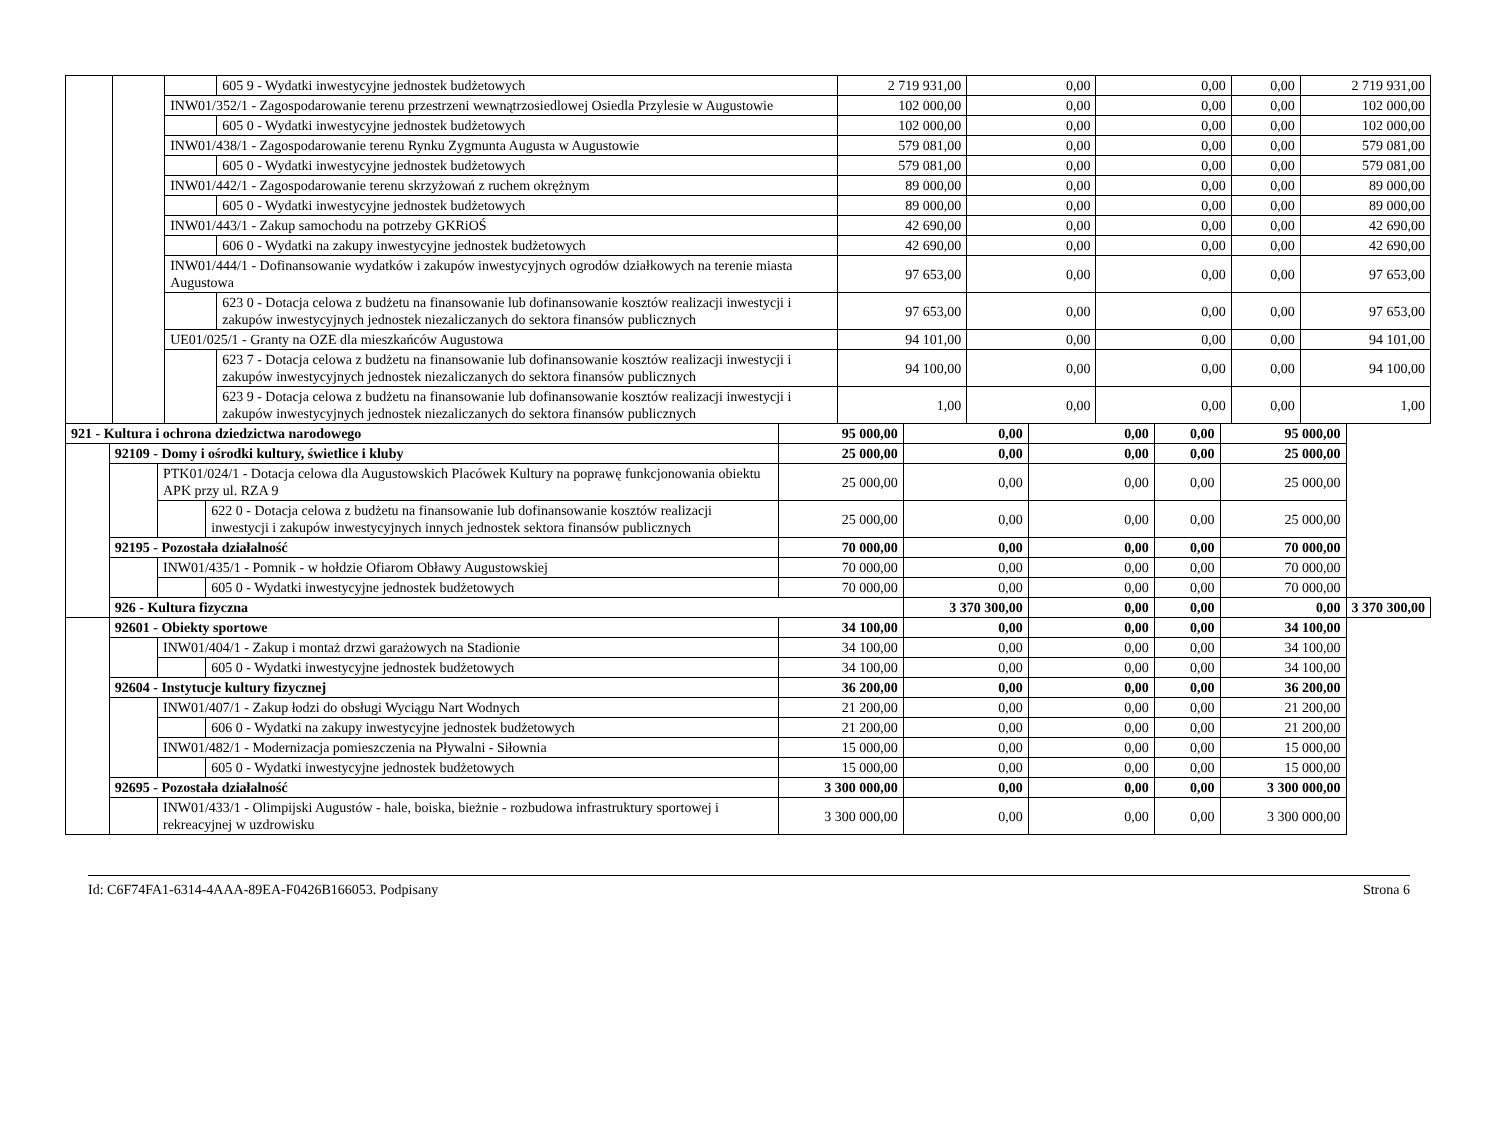| | | | 605 9 - Wydatki inwestycyjne jednostek budżetowych | 2 719 931,00 | 0,00 | 0,00 | 0,00 | 2 719 931,00 |
| | | INW01/352/1 - Zagospodarowanie terenu przestrzeni wewnątrzosiedlowej Osiedla Przylesie w Augustowie | | 102 000,00 | 0,00 | 0,00 | 0,00 | 102 000,00 |
| | | | 605 0 - Wydatki inwestycyjne jednostek budżetowych | 102 000,00 | 0,00 | 0,00 | 0,00 | 102 000,00 |
| | | INW01/438/1 - Zagospodarowanie terenu Rynku Zygmunta Augusta w Augustowie | | 579 081,00 | 0,00 | 0,00 | 0,00 | 579 081,00 |
| | | | 605 0 - Wydatki inwestycyjne jednostek budżetowych | 579 081,00 | 0,00 | 0,00 | 0,00 | 579 081,00 |
| | | INW01/442/1 - Zagospodarowanie terenu skrzyżowań z ruchem okrężnym | | 89 000,00 | 0,00 | 0,00 | 0,00 | 89 000,00 |
| | | | 605 0 - Wydatki inwestycyjne jednostek budżetowych | 89 000,00 | 0,00 | 0,00 | 0,00 | 89 000,00 |
| | | INW01/443/1 - Zakup samochodu na potrzeby GKRiOŚ | | 42 690,00 | 0,00 | 0,00 | 0,00 | 42 690,00 |
| | | | 606 0 - Wydatki na zakupy inwestycyjne jednostek budżetowych | 42 690,00 | 0,00 | 0,00 | 0,00 | 42 690,00 |
| | | INW01/444/1 - Dofinansowanie wydatków i zakupów inwestycyjnych ogrodów działkowych na terenie miasta Augustowa | | 97 653,00 | 0,00 | 0,00 | 0,00 | 97 653,00 |
| | | | 623 0 - Dotacja celowa z budżetu na finansowanie lub dofinansowanie kosztów realizacji inwestycji i zakupów inwestycyjnych jednostek niezaliczanych do sektora finansów publicznych | 97 653,00 | 0,00 | 0,00 | 0,00 | 97 653,00 |
| | | UE01/025/1 - Granty na OZE dla mieszkańców Augustowa | | 94 101,00 | 0,00 | 0,00 | 0,00 | 94 101,00 |
| | | | 623 7 - Dotacja celowa z budżetu na finansowanie lub dofinansowanie kosztów realizacji inwestycji i zakupów inwestycyjnych jednostek niezaliczanych do sektora finansów publicznych | 94 100,00 | 0,00 | 0,00 | 0,00 | 94 100,00 |
| | | | 623 9 - Dotacja celowa z budżetu na finansowanie lub dofinansowanie kosztów realizacji inwestycji i zakupów inwestycyjnych jednostek niezaliczanych do sektora finansów publicznych | 1,00 | 0,00 | 0,00 | 0,00 | 1,00 |
| 921 - Kultura i ochrona dziedzictwa narodowego | | | | 95 000,00 | 0,00 | 0,00 | 0,00 | 95 000,00 | |
| | 92109 - Domy i ośrodki kultury, świetlice i kluby | | | 25 000,00 | 0,00 | 0,00 | 0,00 | 25 000,00 | |
| | | PTK01/024/1 - Dotacja celowa dla Augustowskich Placówek Kultury na poprawę funkcjonowania obiektu APK przy ul. RZA 9 | | 25 000,00 | 0,00 | 0,00 | 0,00 | 25 000,00 | |
| | | | 622 0 - Dotacja celowa z budżetu na finansowanie lub dofinansowanie kosztów realizacji inwestycji i zakupów inwestycyjnych innych jednostek sektora finansów publicznych | 25 000,00 | 0,00 | 0,00 | 0,00 | 25 000,00 | |
| | 92195 - Pozostała działalność | | | 70 000,00 | 0,00 | 0,00 | 0,00 | 70 000,00 | |
| | | INW01/435/1 - Pomnik - w hołdzie Ofiarom Obławy Augustowskiej | | 70 000,00 | 0,00 | 0,00 | 0,00 | 70 000,00 | |
| | | | 605 0 - Wydatki inwestycyjne jednostek budżetowych | 70 000,00 | 0,00 | 0,00 | 0,00 | 70 000,00 | |
| | 926 - Kultura fizyczna | | | | 3 370 300,00 | 0,00 | 0,00 | 0,00 | 3 370 300,00 |
| | 92601 - Obiekty sportowe | | | 34 100,00 | 0,00 | 0,00 | 0,00 | 34 100,00 | |
| | | INW01/404/1 - Zakup i montaż drzwi garażowych na Stadionie | | 34 100,00 | 0,00 | 0,00 | 0,00 | 34 100,00 | |
| | | | 605 0 - Wydatki inwestycyjne jednostek budżetowych | 34 100,00 | 0,00 | 0,00 | 0,00 | 34 100,00 | |
| | 92604 - Instytucje kultury fizycznej | | | 36 200,00 | 0,00 | 0,00 | 0,00 | 36 200,00 | |
| | | INW01/407/1 - Zakup łodzi do obsługi Wyciągu Nart Wodnych | | 21 200,00 | 0,00 | 0,00 | 0,00 | 21 200,00 | |
| | | | 606 0 - Wydatki na zakupy inwestycyjne jednostek budżetowych | 21 200,00 | 0,00 | 0,00 | 0,00 | 21 200,00 | |
| | | INW01/482/1 - Modernizacja pomieszczenia na Pływalni - Siłownia | | 15 000,00 | 0,00 | 0,00 | 0,00 | 15 000,00 | |
| | | | 605 0 - Wydatki inwestycyjne jednostek budżetowych | 15 000,00 | 0,00 | 0,00 | 0,00 | 15 000,00 | |
| | 92695 - Pozostała działalność | | | 3 300 000,00 | 0,00 | 0,00 | 0,00 | 3 300 000,00 | |
| | | INW01/433/1 - Olimpijski Augustów - hale, boiska, bieżnie - rozbudowa infrastruktury sportowej i rekreacyjnej w uzdrowisku | | 3 300 000,00 | 0,00 | 0,00 | 0,00 | 3 300 000,00 | |
Id: C6F74FA1-6314-4AAA-89EA-F0426B166053. Podpisany Strona 6